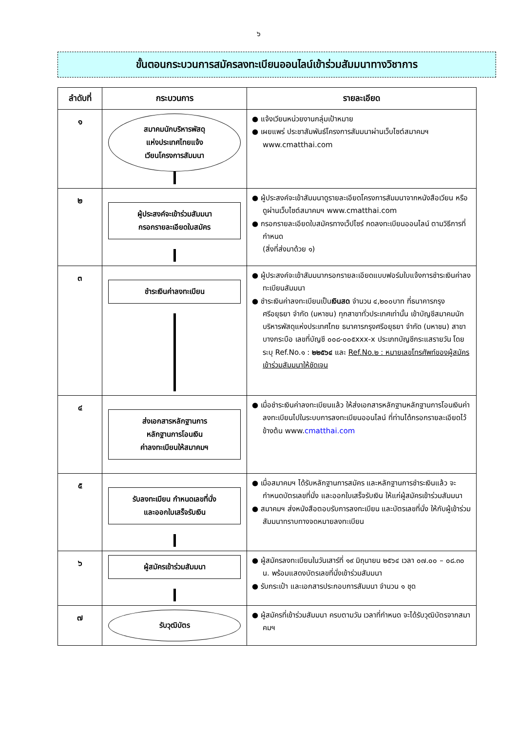๖
ขั้นตอนกระบวนการสมัครลงทะเบียนออนไลน์เข้าร่วมสัมมนาทางวิชาการ
| ลำดับที่ | กระบวนการ | รายละเอียด |
| --- | --- | --- |
| ๑ | สมาคมนักบริหารพัสดุ แห่งประเทศไทยแจ้ง เวียนโครงการสัมมนา | ● แจ้งเวียนหน่วยงานกลุ่มเป้าหมาย ● เผยแพร่ ประชาสัมพันธ์โครงการสัมมนาผ่านเว็บไซต์สมาคมฯ www.cmatthai.com |
| ๒ | ผู้ประสงค์จะเข้าร่วมสัมมนา กรอกรายละเอียดใบสมัคร | ● ผู้ประสงค์จะเข้าสัมมนาดูรายละเอียดโครงการสัมมนาจากหนังสือเวียน หรือดูผ่านเว็บไซต์สมาคมฯ www.cmatthai.com ● กรอกรายละเอียดใบสมัครทางเว็ปไซร์ กดลงทะเบียนออนไลน์ ตามวิธีการที่กำหนด (สิ่งที่ส่งมาด้วย ๑) |
| ๓ | ชำระเงินค่าลงทะเบียน | ● ผู้ประสงค์จะเข้าสัมมนากรอกรายละเอียดแบบฟอร์มใบแจ้งการชำระเงินค่าลงทะเบียนสัมมนา ● ชำระเงินค่าลงทะเบียนเป็น เงินสด จำนวน ๔,๒๐๐บาท ที่ธนาคารกรุงศรีอยุธยา จำกัด (มหาชน) ทุกสาขาทั่วประเทศเท่านั้น เข้าบัญชีสมาคมนักบริหารพัสดุแห่งประเทศไทย ธนาคารกรุงศรีอยุธยา จำกัด (มหาชน) สาขาบางกระบือ เลขที่บัญชี ๐๐๘-๐๐๕xxx-x ประเภทบัญชีกระแสรายวัน โดยระบุ Ref.No.๑ : ๒๒๕๖๔ และ Ref.No.๒ : หมายเลขโทรศัพท์ของผู้สมัครเข้าร่วมสัมมนาให้ชัดเจน |
| ๔ | ส่งเอกสารหลักฐานการ หลักฐานการโอนเงิน ค่าลงทะเบียนให้สมาคมฯ | ● เมื่อชำระเงินค่าลงทะเบียนแล้ว ให้ส่งเอกสารหลักฐานหลักฐานการโอนเงินค่าลงทะเบียนไปในระบบการลงทะเบียนออนไลน์ ที่ท่านได้กรอกรายละเอียดไว้ข้างต้น www. cmatthai.com |
| ๕ | รับลงทะเบียน กำหนดเลขที่นั่ง และออกใบเสร็จรับเงิน | ● เมื่อสมาคมฯ ได้รับหลักฐานการสมัคร และหลักฐานการชำระเงินแล้ว จะกำหนดบัตรเลขที่นั่ง และออกใบเสร็จรับเงิน ให้แก่ผู้สมัครเข้าร่วมสัมมนา ● สมาคมฯ ส่งหนังสือตอบรับการลงทะเบียน และบัตรเลขที่นั่ง ให้กับผู้เข้าร่วมสัมมนาทราบทางจดหมายลงทะเบียน |
| ๖ | ผู้สมัครเข้าร่วมสัมมนา | ● ผู้สมัครลงทะเบียนในวันเสาร์ที่ ๑๙ มิถุนายน ๒๕๖๔ เวลา ๐๗.๐๐ – ๐๘.๓๐ น. พร้อมแสดงบัตรเลขที่นั่งเข้าร่วมสัมมนา ● รับกระเป๋า และเอกสารประกอบการสัมมนา จำนวน ๑ ชุด |
| ๗ | รับวุฒิบัตร | ● ผู้สมัครที่เข้าร่วมสัมมนา ครบตามวัน เวลาที่กำหนด จะได้รับวุฒิบัตรจากสมาคมฯ |